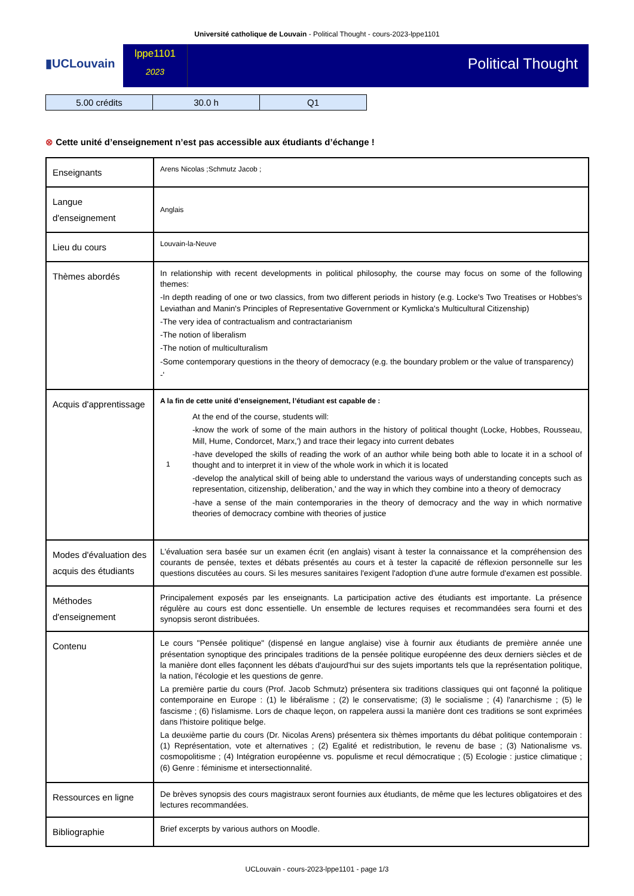Université catholique de Louvain - Political Thought - cours-2023-lppe1101
▮UCLouvain
lppe1101
2023
Political Thought
| 5.00 crédits | 30.0 h | Q1 |
⊗ Cette unité d’enseignement n’est pas accessible aux étudiants d’échange !
| Enseignants | Arens Nicolas ;Schmutz Jacob ; |
| Langue d'enseignement | Anglais |
| Lieu du cours | Louvain-la-Neuve |
| Thèmes abordés | In relationship with recent developments in political philosophy, the course may focus on some of the following themes: -In depth reading of one or two classics, from two different periods in history (e.g. Locke's Two Treatises or Hobbes's Leviathan and Manin's Principles of Representative Government or Kymlicka's Multicultural Citizenship) -The very idea of contractualism and contractarianism -The notion of liberalism -The notion of multiculturalism -Some contemporary questions in the theory of democracy (e.g. the boundary problem or the value of transparency) -' |
| Acquis d'apprentissage | A la fin de cette unité d’enseignement, l’étudiant est capable de : 1 At the end of the course, students will: -know the work of some of the main authors in the history of political thought (Locke, Hobbes, Rousseau, Mill, Hume, Condorcet, Marx,') and trace their legacy into current debates -have developed the skills of reading the work of an author while being both able to locate it in a school of thought and to interpret it in view of the whole work in which it is located -develop the analytical skill of being able to understand the various ways of understanding concepts such as representation, citizenship, deliberation,' and the way in which they combine into a theory of democracy -have a sense of the main contemporaries in the theory of democracy and the way in which normative theories of democracy combine with theories of justice |
| Modes d'évaluation des acquis des étudiants | L'évaluation sera basée sur un examen écrit (en anglais) visant à tester la connaissance et la compréhension des courants de pensée, textes et débats présentés au cours et à tester la capacité de réflexion personnelle sur les questions discutées au cours. Si les mesures sanitaires l'exigent l'adoption d'une autre formule d'examen est possible. |
| Méthodes d'enseignement | Principalement exposés par les enseignants. La participation active des étudiants est importante. La présence régulère au cours est donc essentielle. Un ensemble de lectures requises et recommandées sera fourni et des synopsis seront distribuées. |
| Contenu | Le cours "Pensée politique" (dispensé en langue anglaise) vise à fournir aux étudiants de première année une présentation synoptique des principales traditions de la pensée politique européenne des deux derniers siècles et de la manière dont elles façonnent les débats d'aujourd'hui sur des sujets importants tels que la représentation politique, la nation, l'écologie et les questions de genre. La première partie du cours (Prof. Jacob Schmutz) présentera six traditions classiques qui ont façonné la politique contemporaine en Europe : (1) le libéralisme ; (2) le conservatisme; (3) le socialisme ; (4) l'anarchisme ; (5) le fascisme ; (6) l'islamisme. Lors de chaque leçon, on rappelera aussi la manière dont ces traditions se sont exprimées dans l'histoire politique belge. La deuxième partie du cours (Dr. Nicolas Arens) présentera six thèmes importants du débat politique contemporain : (1) Représentation, vote et alternatives ; (2) Egalité et redistribution, le revenu de base ; (3) Nationalisme vs. cosmopolitisme ; (4) Intégration européenne vs. populisme et recul démocratique ; (5) Ecologie : justice climatique ; (6) Genre : féminisme et intersectionnalité. |
| Ressources en ligne | De brèves synopsis des cours magistraux seront fournies aux étudiants, de même que les lectures obligatoires et des lectures recommandées. |
| Bibliographie | Brief excerpts by various authors on Moodle. |
UCLouvain - cours-2023-lppe1101 - page 1/3